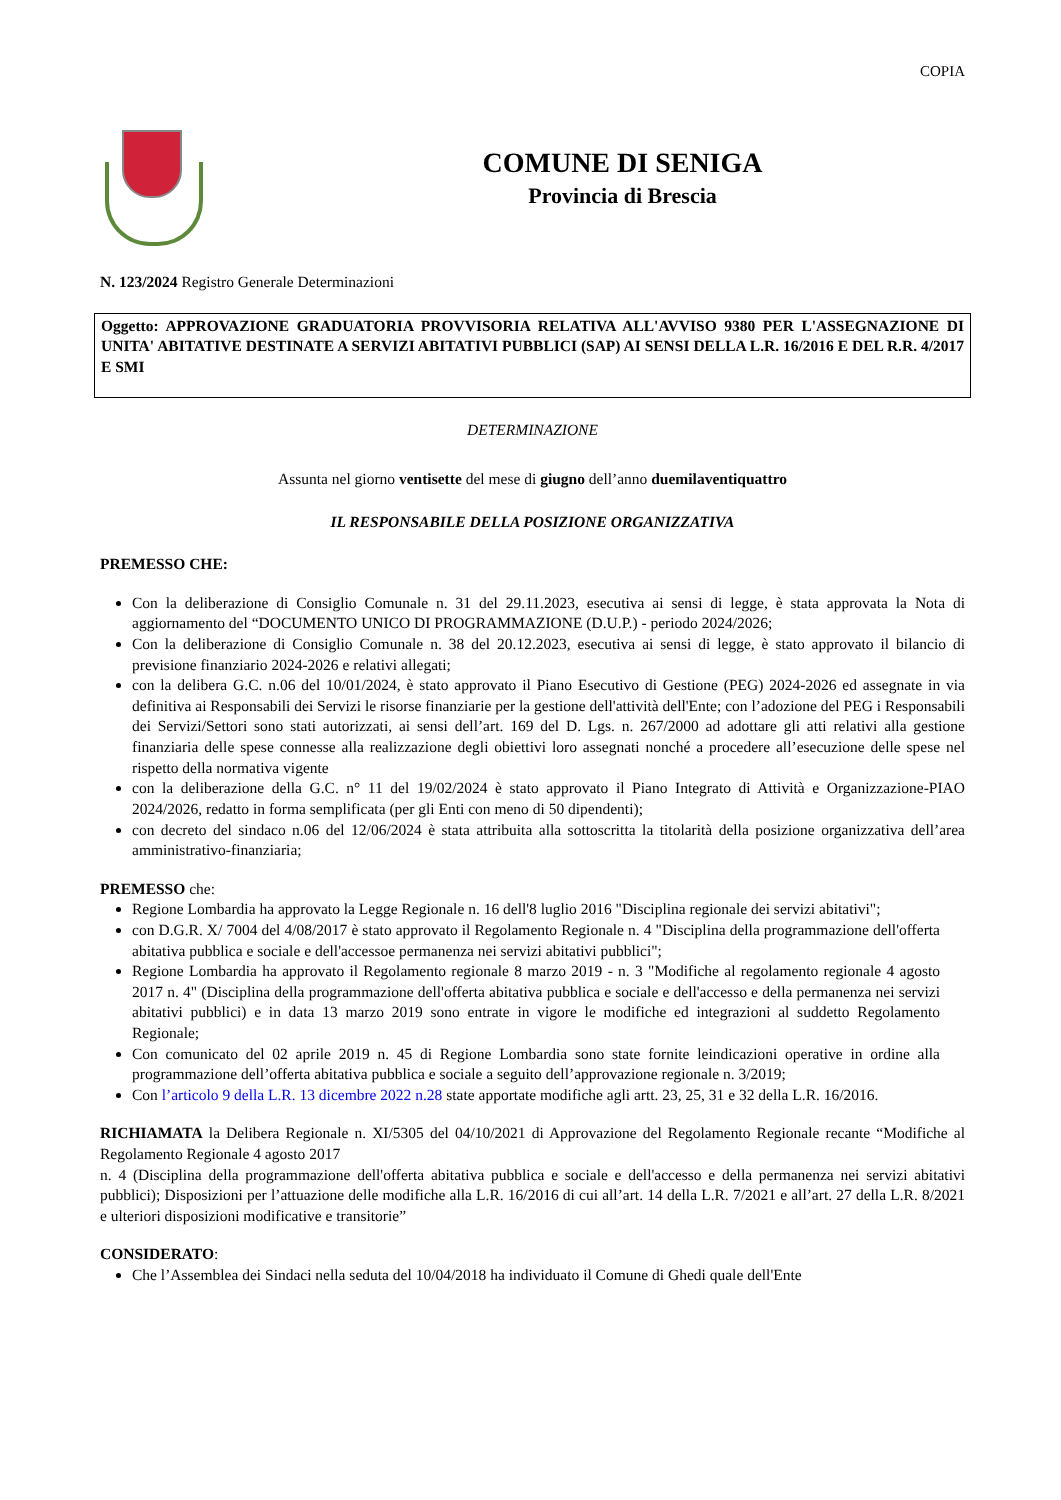COPIA
COMUNE DI SENIGA
Provincia di Brescia
N. 123/2024 Registro Generale Determinazioni
Oggetto: APPROVAZIONE GRADUATORIA PROVVISORIA RELATIVA ALL'AVVISO 9380 PER L'ASSEGNAZIONE DI UNITA' ABITATIVE DESTINATE A SERVIZI ABITATIVI PUBBLICI (SAP) AI SENSI DELLA L.R. 16/2016 E DEL R.R. 4/2017 E SMI
DETERMINAZIONE
Assunta nel giorno ventisette del mese di giugno dell’anno duemilaventiquattro
IL RESPONSABILE DELLA POSIZIONE ORGANIZZATIVA
PREMESSO CHE:
Con la deliberazione di Consiglio Comunale n. 31 del 29.11.2023, esecutiva ai sensi di legge, è stata approvata la Nota di aggiornamento del “DOCUMENTO UNICO DI PROGRAMMAZIONE (D.U.P.) - periodo 2024/2026;
Con la deliberazione di Consiglio Comunale n. 38 del 20.12.2023, esecutiva ai sensi di legge, è stato approvato il bilancio di previsione finanziario 2024-2026 e relativi allegati;
con la delibera G.C. n.06 del 10/01/2024, è stato approvato il Piano Esecutivo di Gestione (PEG) 2024-2026 ed assegnate in via definitiva ai Responsabili dei Servizi le risorse finanziarie per la gestione dell'attività dell'Ente; con l’adozione del PEG i Responsabili dei Servizi/Settori sono stati autorizzati, ai sensi dell’art. 169 del D. Lgs. n. 267/2000 ad adottare gli atti relativi alla gestione finanziaria delle spese connesse alla realizzazione degli obiettivi loro assegnati nonché a procedere all’esecuzione delle spese nel rispetto della normativa vigente
con la deliberazione della G.C. n° 11 del 19/02/2024 è stato approvato il Piano Integrato di Attività e Organizzazione-PIAO 2024/2026, redatto in forma semplificata (per gli Enti con meno di 50 dipendenti);
con decreto del sindaco n.06 del 12/06/2024 è stata attribuita alla sottoscritta la titolarità della posizione organizzativa dell’area amministrativo-finanziaria;
PREMESSO che:
Regione Lombardia ha approvato la Legge Regionale n. 16 dell'8 luglio 2016 "Disciplina regionale dei servizi abitativi";
con D.G.R. X/ 7004 del 4/08/2017 è stato approvato il Regolamento Regionale n. 4 "Disciplina della programmazione dell'offerta abitativa pubblica e sociale e dell'accessoe permanenza nei servizi abitativi pubblici";
Regione Lombardia ha approvato il Regolamento regionale 8 marzo 2019 - n. 3 "Modifiche al regolamento regionale 4 agosto 2017 n. 4" (Disciplina della programmazione dell'offerta abitativa pubblica e sociale e dell'accesso e della permanenza nei servizi abitativi pubblici) e in data 13 marzo 2019 sono entrate in vigore le modifiche ed integrazioni al suddetto Regolamento Regionale;
Con comunicato del 02 aprile 2019 n. 45 di Regione Lombardia sono state fornite leindicazioni operative in ordine alla programmazione dell’offerta abitativa pubblica e sociale a seguito dell’approvazione regionale n. 3/2019;
Con l’articolo 9 della L.R. 13 dicembre 2022 n.28 state apportate modifiche agli artt. 23, 25, 31 e 32 della L.R. 16/2016.
RICHIAMATA la Delibera Regionale n. XI/5305 del 04/10/2021 di Approvazione del Regolamento Regionale recante “Modifiche al Regolamento Regionale 4 agosto 2017
n. 4 (Disciplina della programmazione dell'offerta abitativa pubblica e sociale e dell'accesso e della permanenza nei servizi abitativi pubblici); Disposizioni per l’attuazione delle modifiche alla L.R. 16/2016 di cui all’art. 14 della L.R. 7/2021 e all’art. 27 della L.R. 8/2021 e ulteriori disposizioni modificative e transitorie”
CONSIDERATO:
Che l’Assemblea dei Sindaci nella seduta del 10/04/2018 ha individuato il Comune di Ghedi quale dell'Ente